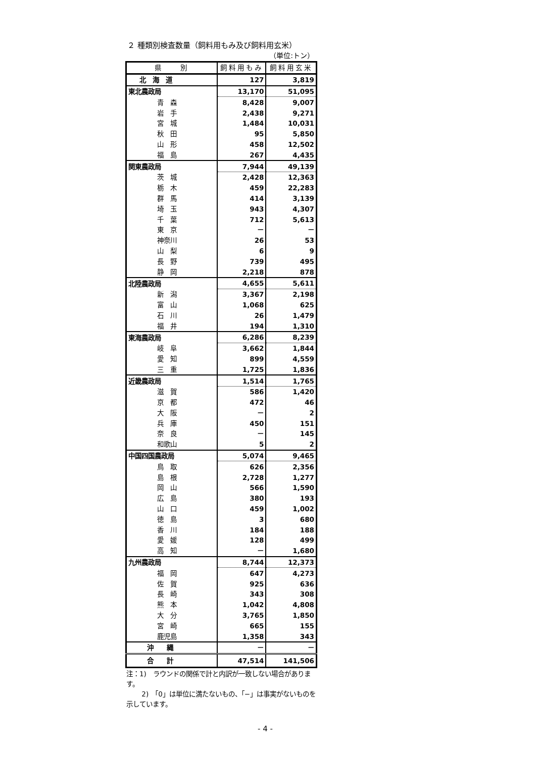２ 種類別検査数量（飼料用もみ及び飼料用玄米）
（単位:トン）
| 県 別 | 飼料用もみ | 飼料用玄米 |
| --- | --- | --- |
| 北 海 道 | 127 | 3,819 |
| 東北農政局 | 13,170 | 51,095 |
| 青 森 | 8,428 | 9,007 |
| 岩 手 | 2,438 | 9,271 |
| 宮 城 | 1,484 | 10,031 |
| 秋 田 | 95 | 5,850 |
| 山 形 | 458 | 12,502 |
| 福 島 | 267 | 4,435 |
| 関東農政局 | 7,944 | 49,139 |
| 茨 城 | 2,428 | 12,363 |
| 栃 木 | 459 | 22,283 |
| 群 馬 | 414 | 3,139 |
| 埼 玉 | 943 | 4,307 |
| 千 葉 | 712 | 5,613 |
| 東 京 | － | － |
| 神奈川 | 26 | 53 |
| 山 梨 | 6 | 9 |
| 長 野 | 739 | 495 |
| 静 岡 | 2,218 | 878 |
| 北陸農政局 | 4,655 | 5,611 |
| 新 潟 | 3,367 | 2,198 |
| 富 山 | 1,068 | 625 |
| 石 川 | 26 | 1,479 |
| 福 井 | 194 | 1,310 |
| 東海農政局 | 6,286 | 8,239 |
| 岐 阜 | 3,662 | 1,844 |
| 愛 知 | 899 | 4,559 |
| 三 重 | 1,725 | 1,836 |
| 近畿農政局 | 1,514 | 1,765 |
| 滋 賀 | 586 | 1,420 |
| 京 都 | 472 | 46 |
| 大 阪 | － | 2 |
| 兵 庫 | 450 | 151 |
| 奈 良 | － | 145 |
| 和歌山 | 5 | 2 |
| 中国四国農政局 | 5,074 | 9,465 |
| 鳥 取 | 626 | 2,356 |
| 島 根 | 2,728 | 1,277 |
| 岡 山 | 566 | 1,590 |
| 広 島 | 380 | 193 |
| 山 口 | 459 | 1,002 |
| 徳 島 | 3 | 680 |
| 香 川 | 184 | 188 |
| 愛 媛 | 128 | 499 |
| 高 知 | － | 1,680 |
| 九州農政局 | 8,744 | 12,373 |
| 福 岡 | 647 | 4,273 |
| 佐 賀 | 925 | 636 |
| 長 崎 | 343 | 308 |
| 熊 本 | 1,042 | 4,808 |
| 大 分 | 3,765 | 1,850 |
| 宮 崎 | 665 | 155 |
| 鹿児島 | 1,358 | 343 |
| 沖 縄 | － | － |
| 合 計 | 47,514 | 141,506 |
注：1)　ラウンドの関係で計と内訳が一致しない場合があります。
　　 2)　「0」は単位に満たないもの、「−」は事実がないものを示しています。
- 4 -